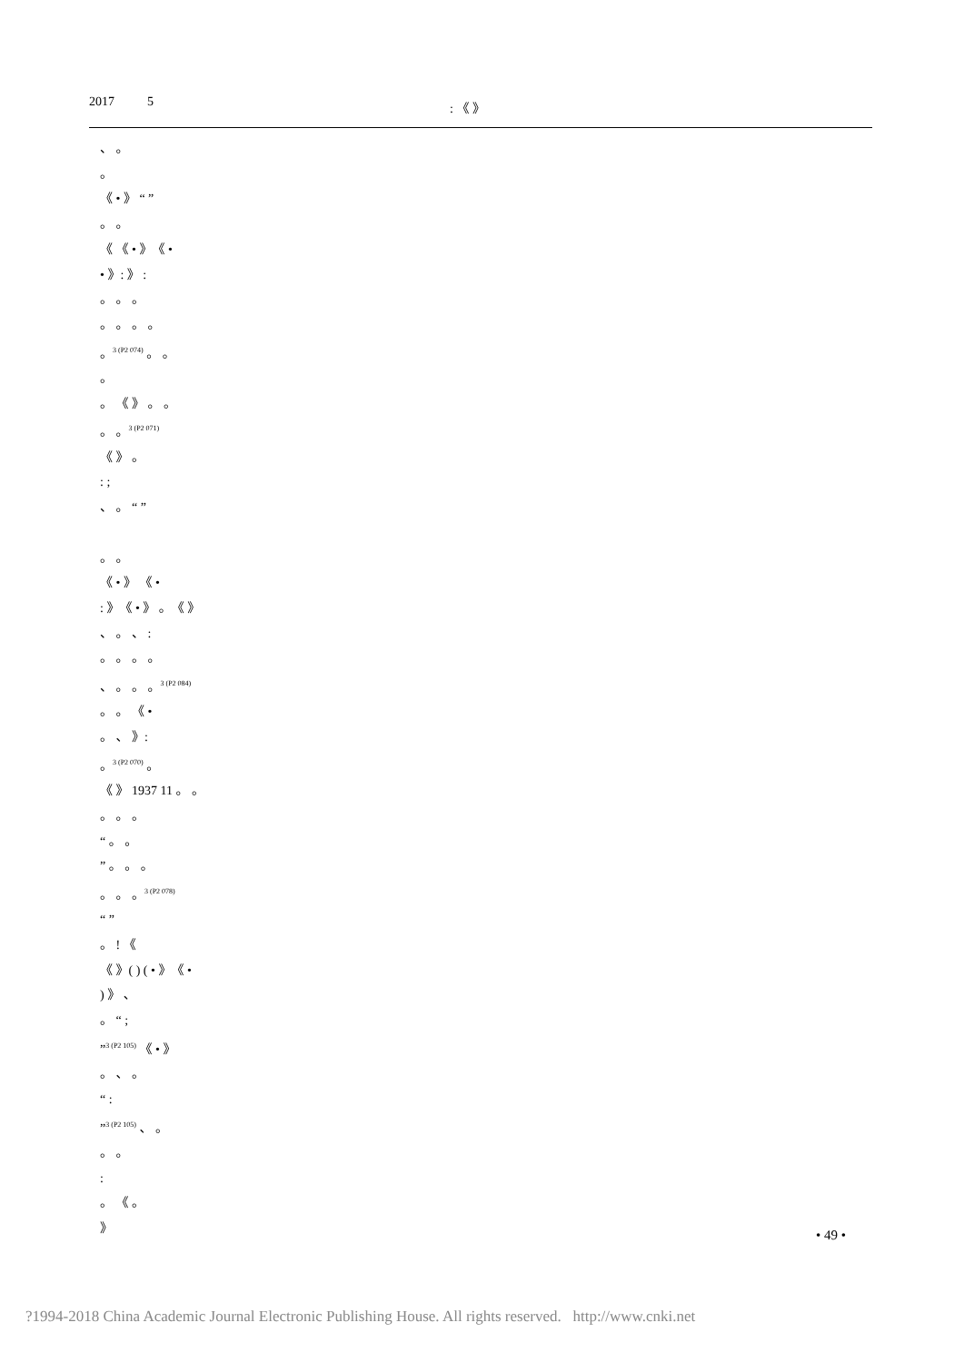2017 5: 《 》
、 。
。
《 • 》 “ ”
。 。
《 《 • 》《 •
• 》: 》 :
。 。 。
。 。 。 。
。<sup>3 (P2 074)</sup> 。 。
。
。 《 》 。 。
。 。<sup>3 (P2 071)</sup>
《 》 。
: ;
、 。 “ ”
。 。
《 • 》 《 •
: 》《 • 》 。《 》
、 。 、 :
。 。 。 。
、 。 。 。<sup>3 (P2 084)</sup>
。 。 《 •
。 、 》:
。<sup>3 (P2 070)</sup> 。
《 》 1937 11 。 。
。 。 。
“ 。 。
” 。 。 。
。 。 。<sup>3 (P2 078)</sup>
“ ”
。 ! 《
《 》( ) ( • 》《 •
) 》 、
。 “ ;
”<sup>3 (P2 105)</sup> 《 • 》
。 、 。
“ :
”<sup>3 (P2 105)</sup> 、 。
。 。
:
。 《 。
》
• 49 •
?1994-2018 China Academic Journal Electronic Publishing House. All rights reserved. http://www.cnki.net